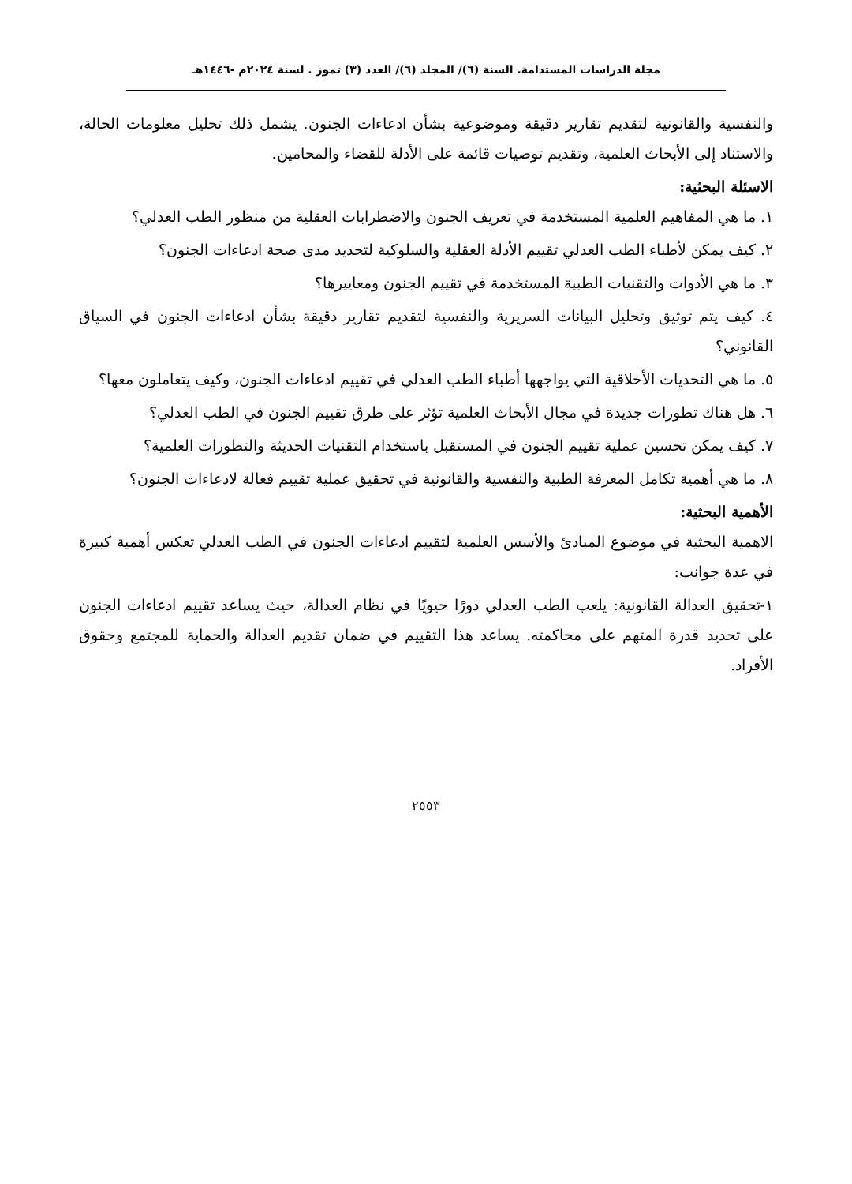مجلة الدراسات المستدامة. السنة (٦)/ المجلد (٦)/ العدد (٣) تموز . لسنة ٢٠٢٤م -١٤٤٦هـ
والنفسية والقانونية لتقديم تقارير دقيقة وموضوعية بشأن ادعاءات الجنون. يشمل ذلك تحليل معلومات الحالة، والاستناد إلى الأبحاث العلمية، وتقديم توصيات قائمة على الأدلة للقضاء والمحامين.
الاسئلة البحثية:
١. ما هي المفاهيم العلمية المستخدمة في تعريف الجنون والاضطرابات العقلية من منظور الطب العدلي؟
٢. كيف يمكن لأطباء الطب العدلي تقييم الأدلة العقلية والسلوكية لتحديد مدى صحة ادعاءات الجنون؟
٣. ما هي الأدوات والتقنيات الطبية المستخدمة في تقييم الجنون ومعاييرها؟
٤. كيف يتم توثيق وتحليل البيانات السريرية والنفسية لتقديم تقارير دقيقة بشأن ادعاءات الجنون في السياق القانوني؟
٥. ما هي التحديات الأخلاقية التي يواجهها أطباء الطب العدلي في تقييم ادعاءات الجنون، وكيف يتعاملون معها؟
٦. هل هناك تطورات جديدة في مجال الأبحاث العلمية تؤثر على طرق تقييم الجنون في الطب العدلي؟
٧. كيف يمكن تحسين عملية تقييم الجنون في المستقبل باستخدام التقنيات الحديثة والتطورات العلمية؟
٨. ما هي أهمية تكامل المعرفة الطبية والنفسية والقانونية في تحقيق عملية تقييم فعالة لادعاءات الجنون؟
الأهمية البحثية:
الاهمية البحثية في موضوع المبادئ والأسس العلمية لتقييم ادعاءات الجنون في الطب العدلي تعكس أهمية كبيرة في عدة جوانب:
١-تحقيق العدالة القانونية: يلعب الطب العدلي دورًا حيويًا في نظام العدالة، حيث يساعد تقييم ادعاءات الجنون على تحديد قدرة المتهم على محاكمته. يساعد هذا التقييم في ضمان تقديم العدالة والحماية للمجتمع وحقوق الأفراد.
٢٥٥٣